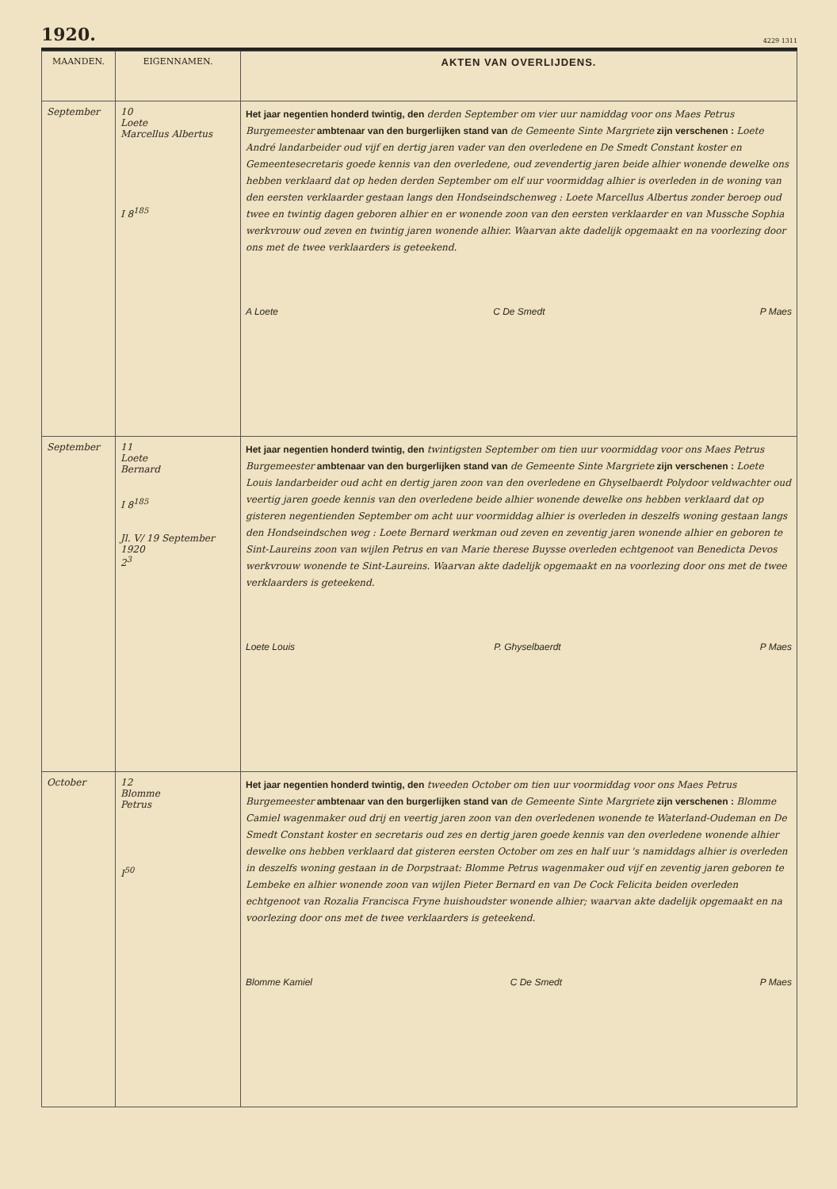1920. 4229 1311
| MAANDEN. | EIGENNAMEN. | AKTEN VAN OVERLIJDENS. |
| --- | --- | --- |
| September | 10 Loete Marcellus Albertus I 8<sup>185</sup> | Het jaar negentien honderd twintig, den derden September om vier uur namiddag voor ons Maes Petrus Burgemeester ambtenaar van den burgerlijken stand van de Gemeente Sinte Margriete zijn verschenen : Loete André landarbeider oud vijf en dertig jaren vader van den overledene en De Smedt Constant koster en Gemeentesecretaris goede kennis van den overledene, oud zevendertig jaren beide alhier wonende dewelke ons hebben verklaard dat op heden derden September om elf uur voormiddag alhier is overleden in de woning van den eersten verklaarder gestaan langs den Hondseindschenweg : Loete Marcellus Albertus zonder beroep oud twee en twintig dagen geboren alhier en er wonende zoon van den eersten verklaarder en van Musschе Sophia werkvrouw oud zeven en twintig jaren wonende alhier. Waarvan akte dadelijk opgemaakt en na voorlezing door ons met de twee verklaarders is geteekend. A Loete C De Smedt P Maes |
| September | 11 Loete Bernard I 8<sup>185</sup> Jl. V/ 19 September 1920 2<sup>3</sup> | Het jaar negentien honderd twintig, den twintigsten September om tien uur voormiddag voor ons Maes Petrus Burgemeester ambtenaar van den burgerlijken stand van de Gemeente Sinte Margriete zijn verschenen : Loete Louis landarbeider oud acht en dertig jaren zoon van den overledene en Ghyselbaerdt Polydoor veldwachter oud veertig jaren goede kennis van den overledene beide alhier wonende dewelke ons hebben verklaard dat op gisteren negentienden September om acht uur voormiddag alhier is overleden in deszelfs woning gestaan langs den Hondseindschen weg : Loete Bernard werkman oud zeven en zeventig jaren wonende alhier en geboren te Sint-Laureins zoon van wijlen Petrus en van Marie therese Buysse overleden echtgenoot van Benedicta Devos werkvrouw wonende te Sint-Laureins. Waarvan akte dadelijk opgemaakt en na voorlezing door ons met de twee verklaarders is geteekend. Loete Louis P. Ghyselbaerdt P Maes |
| October | 12 Blomme Petrus I<sup>50</sup> | Het jaar negentien honderd twintig, den tweeden October om tien uur voormiddag voor ons Maes Petrus Burgemeester ambtenaar van den burgerlijken stand van de Gemeente Sinte Margriete zijn verschenen : Blomme Camiel wagenmaker oud drij en veertig jaren zoon van den overledenen wonende te Waterland-Oudeman en De Smedt Constant koster en secretaris oud zes en dertig jaren goede kennis van den overledene wonende alhier dewelke ons hebben verklaard dat gisteren eersten October om zes en half uur 's namiddags alhier is overleden in deszelfs woning gestaan in de Dorpstraat: Blomme Petrus wagenmaker oud vijf en zeventig jaren geboren te Lembeke en alhier wonende zoon van wijlen Pieter Bernard en van De Cock Felicita beiden overleden echtgenoot van Rozalia Francisca Fryne huishoudster wonende alhier; waarvan akte dadelijk opgemaakt en na voorlezing door ons met de twee verklaarders is geteekend. Blomme Kamiel C De Smedt P Maes |